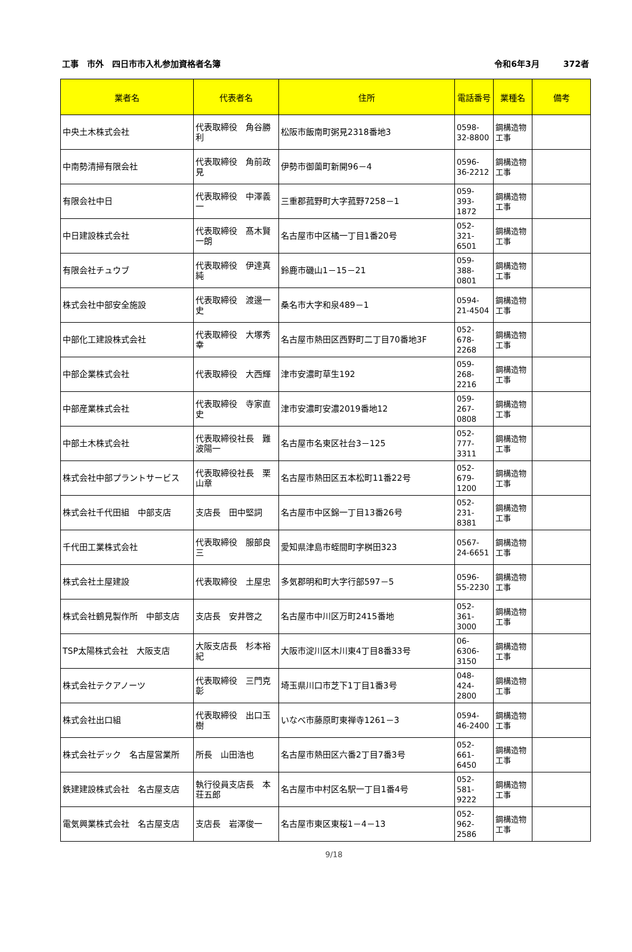工事　市外　四日市市入札参加資格者名簿
令和6年3月 372者
| 業者名 | 代表者名 | 住所 | 電話番号 | 業種名 | 備考 |
| --- | --- | --- | --- | --- | --- |
| 中央土木株式会社 | 代表取締役 角谷勝利 | 松阪市飯南町粥見2318番地3 | 0598-32-8800 | 鋼構造物工事 | |
| 中南勢清掃有限会社 | 代表取締役 角前政見 | 伊勢市御薗町新開96－4 | 0596-36-2212 | 鋼構造物工事 | |
| 有限会社中日 | 代表取締役 中澤義一 | 三重郡菰野町大字菰野7258－1 | 059-393-1872 | 鋼構造物工事 | |
| 中日建設株式会社 | 代表取締役 髙木賢一朗 | 名古屋市中区橘一丁目1番20号 | 052-321-6501 | 鋼構造物工事 | |
| 有限会社チュウブ | 代表取締役 伊達真純 | 鈴鹿市磯山1－15－21 | 059-388-0801 | 鋼構造物工事 | |
| 株式会社中部安全施設 | 代表取締役 渡邊一史 | 桑名市大字和泉489－1 | 0594-21-4504 | 鋼構造物工事 | |
| 中部化工建設株式会社 | 代表取締役 大塚秀幸 | 名古屋市熱田区西野町二丁目70番地3F | 052-678-2268 | 鋼構造物工事 | |
| 中部企業株式会社 | 代表取締役 大西輝 | 津市安濃町草生192 | 059-268-2216 | 鋼構造物工事 | |
| 中部産業株式会社 | 代表取締役 寺家直史 | 津市安濃町安濃2019番地12 | 059-267-0808 | 鋼構造物工事 | |
| 中部土木株式会社 | 代表取締役社長 難波陽一 | 名古屋市名東区社台3－125 | 052-777-3311 | 鋼構造物工事 | |
| 株式会社中部プラントサービス | 代表取締役社長 栗山章 | 名古屋市熱田区五本松町11番22号 | 052-679-1200 | 鋼構造物工事 | |
| 株式会社千代田組 中部支店 | 支店長 田中堅詞 | 名古屋市中区錦一丁目13番26号 | 052-231-8381 | 鋼構造物工事 | |
| 千代田工業株式会社 | 代表取締役 服部良三 | 愛知県津島市蛭間町字桝田323 | 0567-24-6651 | 鋼構造物工事 | |
| 株式会社土屋建設 | 代表取締役 土屋忠 | 多気郡明和町大字行部597－5 | 0596-55-2230 | 鋼構造物工事 | |
| 株式会社鶴見製作所 中部支店 | 支店長 安井啓之 | 名古屋市中川区万町2415番地 | 052-361-3000 | 鋼構造物工事 | |
| TSP太陽株式会社 大阪支店 | 大阪支店長 杉本裕紀 | 大阪市淀川区木川東4丁目8番33号 | 06-6306-3150 | 鋼構造物工事 | |
| 株式会社テクアノーツ | 代表取締役 三門克彰 | 埼玉県川口市芝下1丁目1番3号 | 048-424-2800 | 鋼構造物工事 | |
| 株式会社出口組 | 代表取締役 出口玉樹 | いなべ市藤原町東禅寺1261－3 | 0594-46-2400 | 鋼構造物工事 | |
| 株式会社デック 名古屋営業所 | 所長 山田浩也 | 名古屋市熱田区六番2丁目7番3号 | 052-661-6450 | 鋼構造物工事 | |
| 鉄建建設株式会社 名古屋支店 | 執行役員支店長 本荘五郎 | 名古屋市中村区名駅一丁目1番4号 | 052-581-9222 | 鋼構造物工事 | |
| 電気興業株式会社 名古屋支店 | 支店長 岩澤俊一 | 名古屋市東区東桜1－4－13 | 052-962-2586 | 鋼構造物工事 | |
9/18